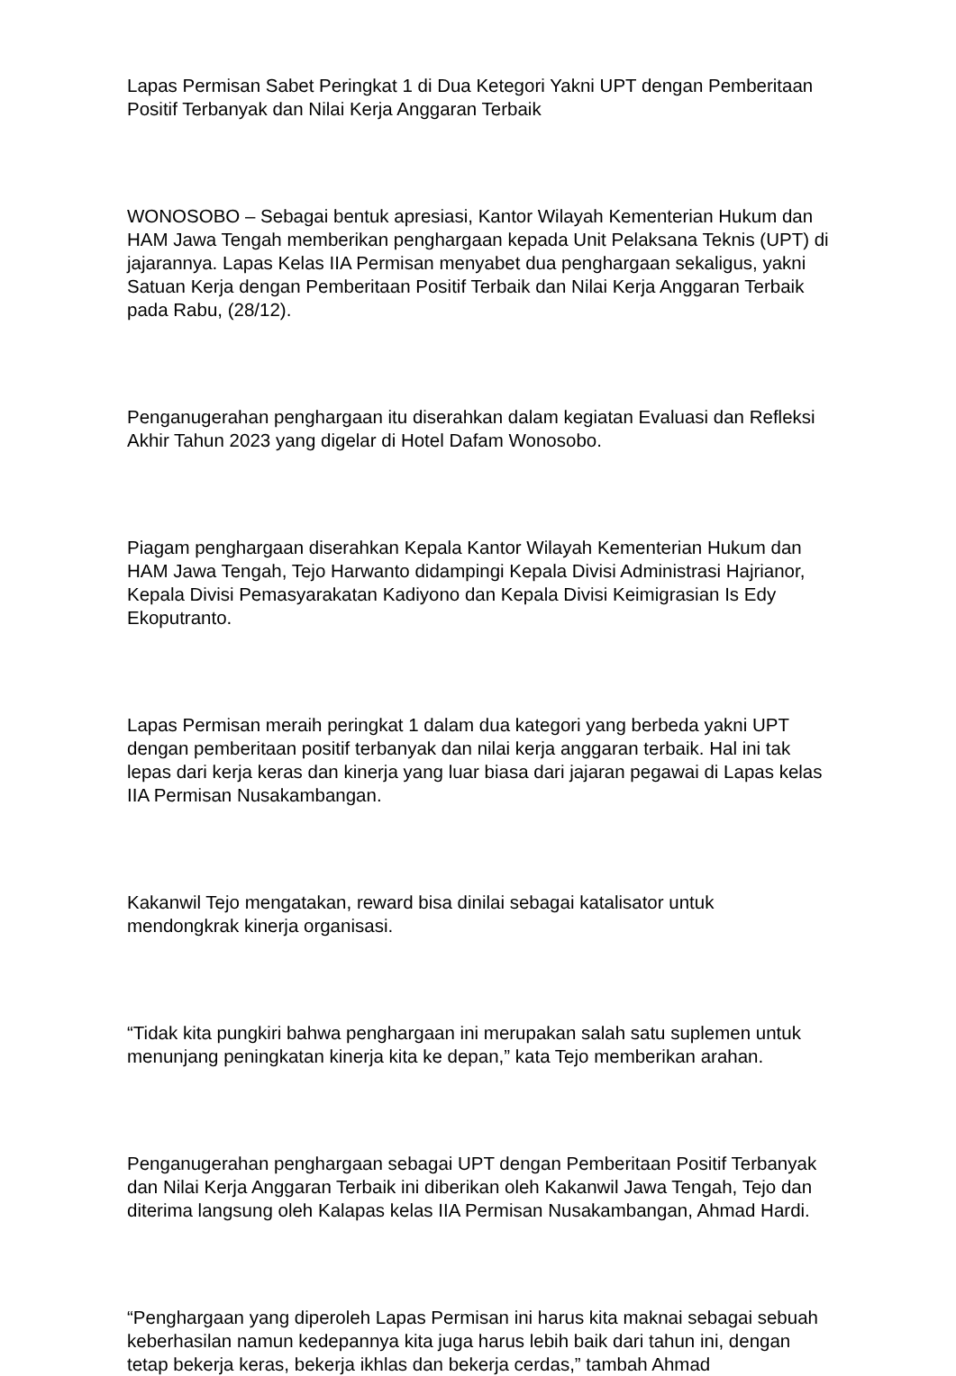Lapas Permisan Sabet Peringkat 1 di Dua Ketegori Yakni UPT dengan Pemberitaan Positif Terbanyak dan Nilai Kerja Anggaran Terbaik
WONOSOBO – Sebagai bentuk apresiasi, Kantor Wilayah Kementerian Hukum dan HAM Jawa Tengah memberikan penghargaan kepada Unit Pelaksana Teknis (UPT) di jajarannya. Lapas Kelas IIA Permisan menyabet dua penghargaan sekaligus, yakni Satuan Kerja dengan Pemberitaan Positif Terbaik dan Nilai Kerja Anggaran Terbaik pada Rabu, (28/12).
Penganugerahan penghargaan itu diserahkan dalam kegiatan Evaluasi dan Refleksi Akhir Tahun 2023 yang digelar di Hotel Dafam Wonosobo.
Piagam penghargaan diserahkan Kepala Kantor Wilayah Kementerian Hukum dan HAM Jawa Tengah, Tejo Harwanto didampingi Kepala Divisi Administrasi Hajrianor, Kepala Divisi Pemasyarakatan Kadiyono dan Kepala Divisi Keimigrasian Is Edy Ekoputranto.
Lapas Permisan meraih peringkat 1 dalam dua kategori yang berbeda yakni UPT dengan pemberitaan positif terbanyak dan nilai kerja anggaran terbaik. Hal ini tak lepas dari kerja keras dan kinerja yang luar biasa dari jajaran pegawai di Lapas kelas IIA Permisan Nusakambangan.
Kakanwil Tejo mengatakan, reward bisa dinilai sebagai katalisator untuk mendongkrak kinerja organisasi.
“Tidak kita pungkiri bahwa penghargaan ini merupakan salah satu suplemen untuk menunjang peningkatan kinerja kita ke depan,” kata Tejo memberikan arahan.
Penganugerahan penghargaan sebagai UPT dengan Pemberitaan Positif Terbanyak dan Nilai Kerja Anggaran Terbaik ini diberikan oleh Kakanwil Jawa Tengah, Tejo dan diterima langsung oleh Kalapas kelas IIA Permisan Nusakambangan, Ahmad Hardi.
“Penghargaan yang diperoleh Lapas Permisan ini harus kita maknai sebagai sebuah keberhasilan namun kedepannya kita juga harus lebih baik dari tahun ini, dengan tetap bekerja keras, bekerja ikhlas dan bekerja cerdas,” tambah Ahmad